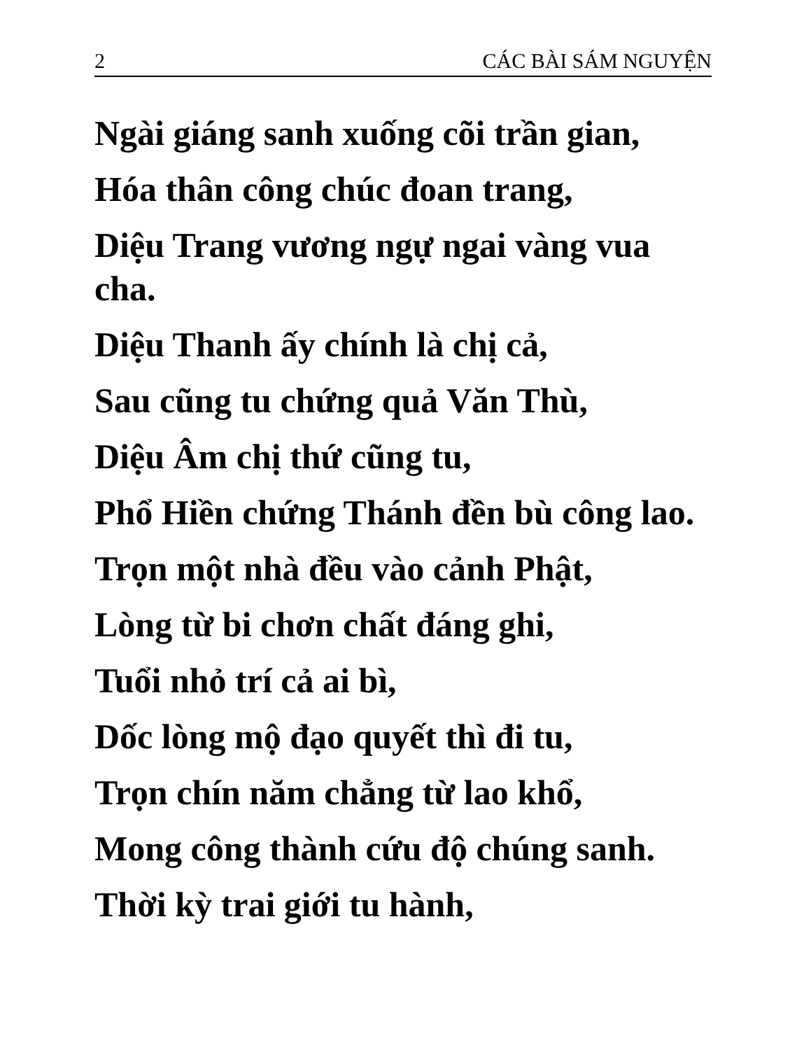2 CÁC BÀI SÁM NGUYỆN
Ngài giáng sanh xuống cõi trần gian,
Hóa thân công chúc đoan trang,
Diệu Trang vương ngự ngai vàng vua cha.
Diệu Thanh ấy chính là chị cả,
Sau cũng tu chứng quả Văn Thù,
Diệu Âm chị thứ cũng tu,
Phổ Hiền chứng Thánh đền bù công lao.
Trọn một nhà đều vào cảnh Phật,
Lòng từ bi chơn chất đáng ghi,
Tuổi nhỏ trí cả ai bì,
Dốc lòng mộ đạo quyết thì đi tu,
Trọn chín năm chẳng từ lao khổ,
Mong công thành cứu độ chúng sanh.
Thời kỳ trai giới tu hành,